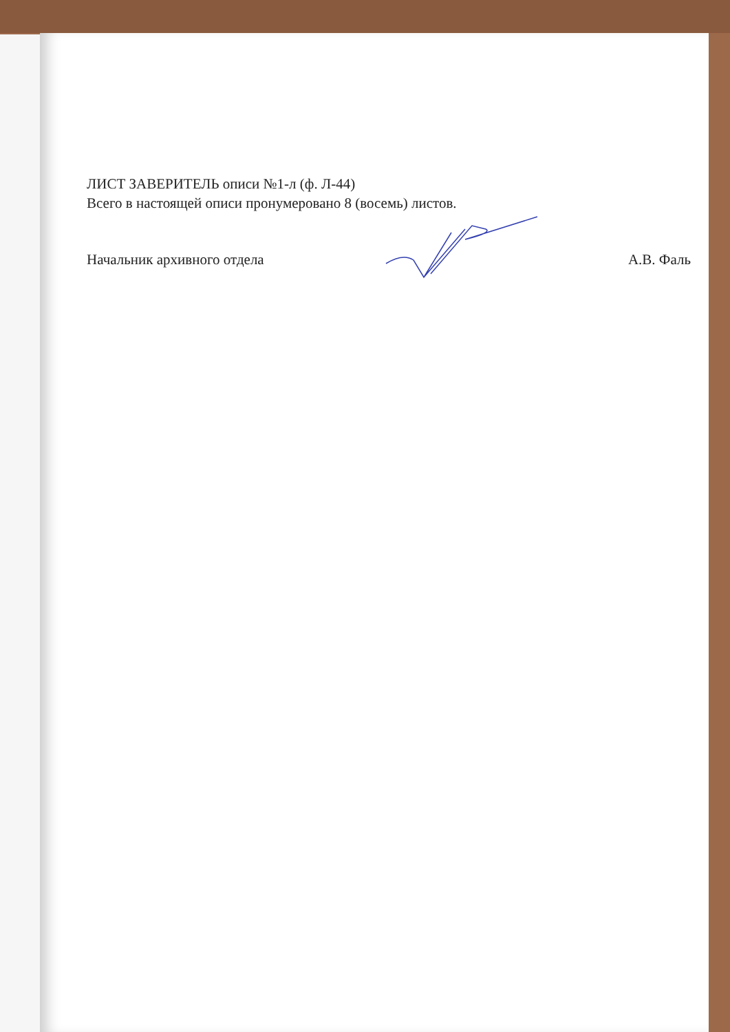ЛИСТ ЗАВЕРИТЕЛЬ описи №1-л (ф. Л-44)
Всего в настоящей описи пронумеровано 8 (восемь) листов.
Начальник архивного отдела А.В. Фаль